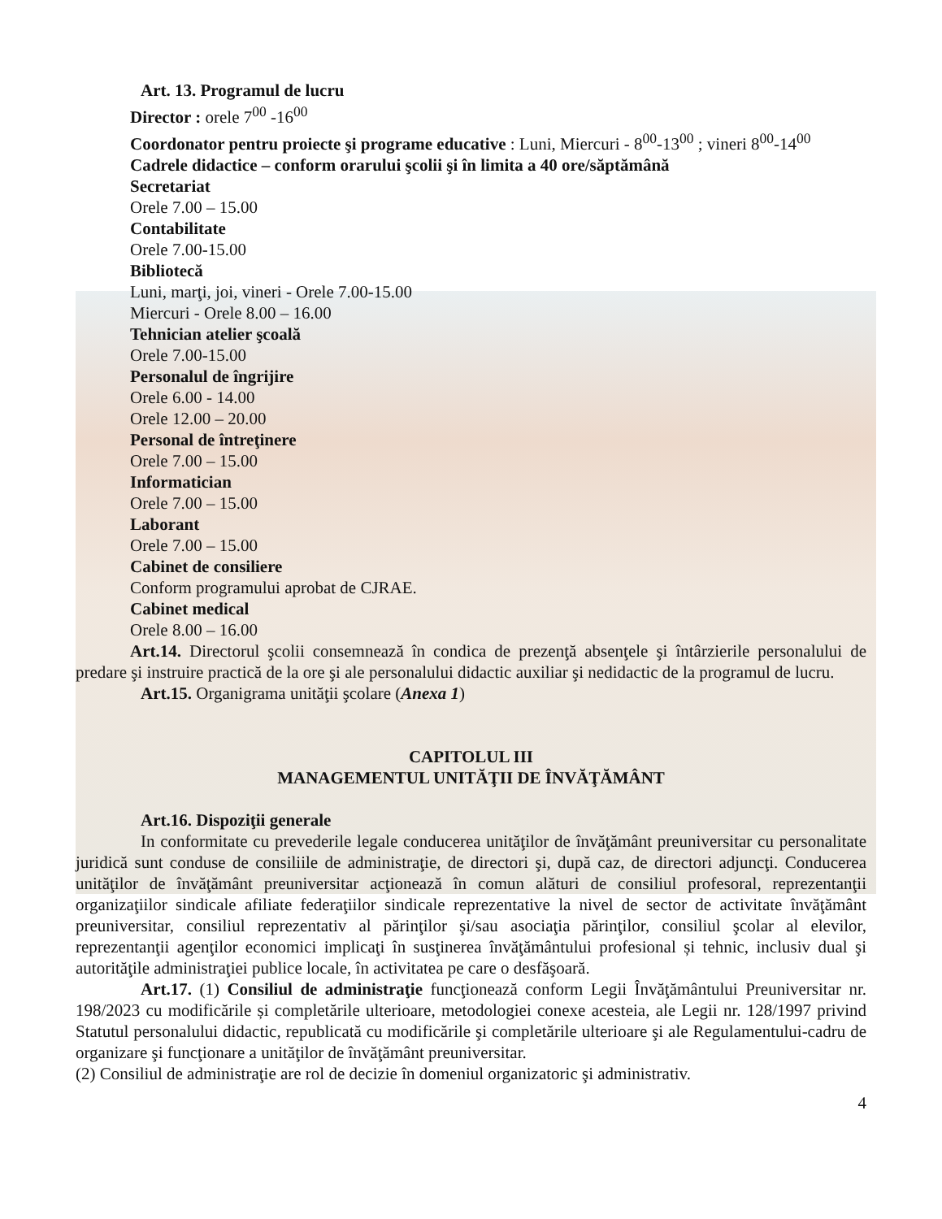Art. 13. Programul de lucru
Director : orele 7<sup>00</sup> -16<sup>00</sup>
Coordonator pentru proiecte şi programe educative : Luni, Miercuri - 8<sup>00</sup>-13<sup>00</sup> ; vineri 8<sup>00</sup>-14<sup>00</sup>
Cadrele didactice – conform orarului şcolii şi în limita a 40 ore/săptămână
Secretariat
Orele 7.00 – 15.00
Contabilitate
Orele 7.00-15.00
Bibliotecă
Luni, marţi, joi, vineri - Orele 7.00-15.00
Miercuri - Orele 8.00 – 16.00
Tehnician atelier şcoală
Orele 7.00-15.00
Personalul de îngrijire
Orele 6.00 - 14.00
Orele 12.00 – 20.00
Personal de întreţinere
Orele 7.00 – 15.00
Informatician
Orele 7.00 – 15.00
Laborant
Orele 7.00 – 15.00
Cabinet de consiliere
Conform programului aprobat de CJRAE.
Cabinet medical
Orele 8.00 – 16.00
Art.14. Directorul şcolii consemnează în condica de prezenţă absenţele şi întârzierile personalului de predare şi instruire practică de la ore şi ale personalului didactic auxiliar şi nedidactic de la programul de lucru.
Art.15. Organigrama unităţii şcolare (Anexa 1)
CAPITOLUL III
MANAGEMENTUL UNITĂŢII DE ÎNVĂŢĂMÂNT
Art.16. Dispoziţii generale
In conformitate cu prevederile legale conducerea unităţilor de învăţământ preuniversitar cu personalitate juridică sunt conduse de consiliile de administraţie, de directori şi, după caz, de directori adjuncţi. Conducerea unităţilor de învăţământ preuniversitar acţionează în comun alături de consiliul profesoral, reprezentanţii organizaţiilor sindicale afiliate federaţiilor sindicale reprezentative la nivel de sector de activitate învăţământ preuniversitar, consiliul reprezentativ al părinţilor şi/sau asociaţia părinţilor, consiliul şcolar al elevilor, reprezentanţii agenţilor economici implicaţi în susţinerea învăţământului profesional și tehnic, inclusiv dual şi autorităţile administraţiei publice locale, în activitatea pe care o desfăşoară.
Art.17. (1) Consiliul de administraţie funcţionează conform Legii Învăţământului Preuniversitar nr. 198/2023 cu modificările și completările ulterioare, metodologiei conexe acesteia, ale Legii nr. 128/1997 privind Statutul personalului didactic, republicată cu modificările şi completările ulterioare şi ale Regulamentului-cadru de organizare şi funcţionare a unităţilor de învăţământ preuniversitar.
(2) Consiliul de administraţie are rol de decizie în domeniul organizatoric şi administrativ.
4